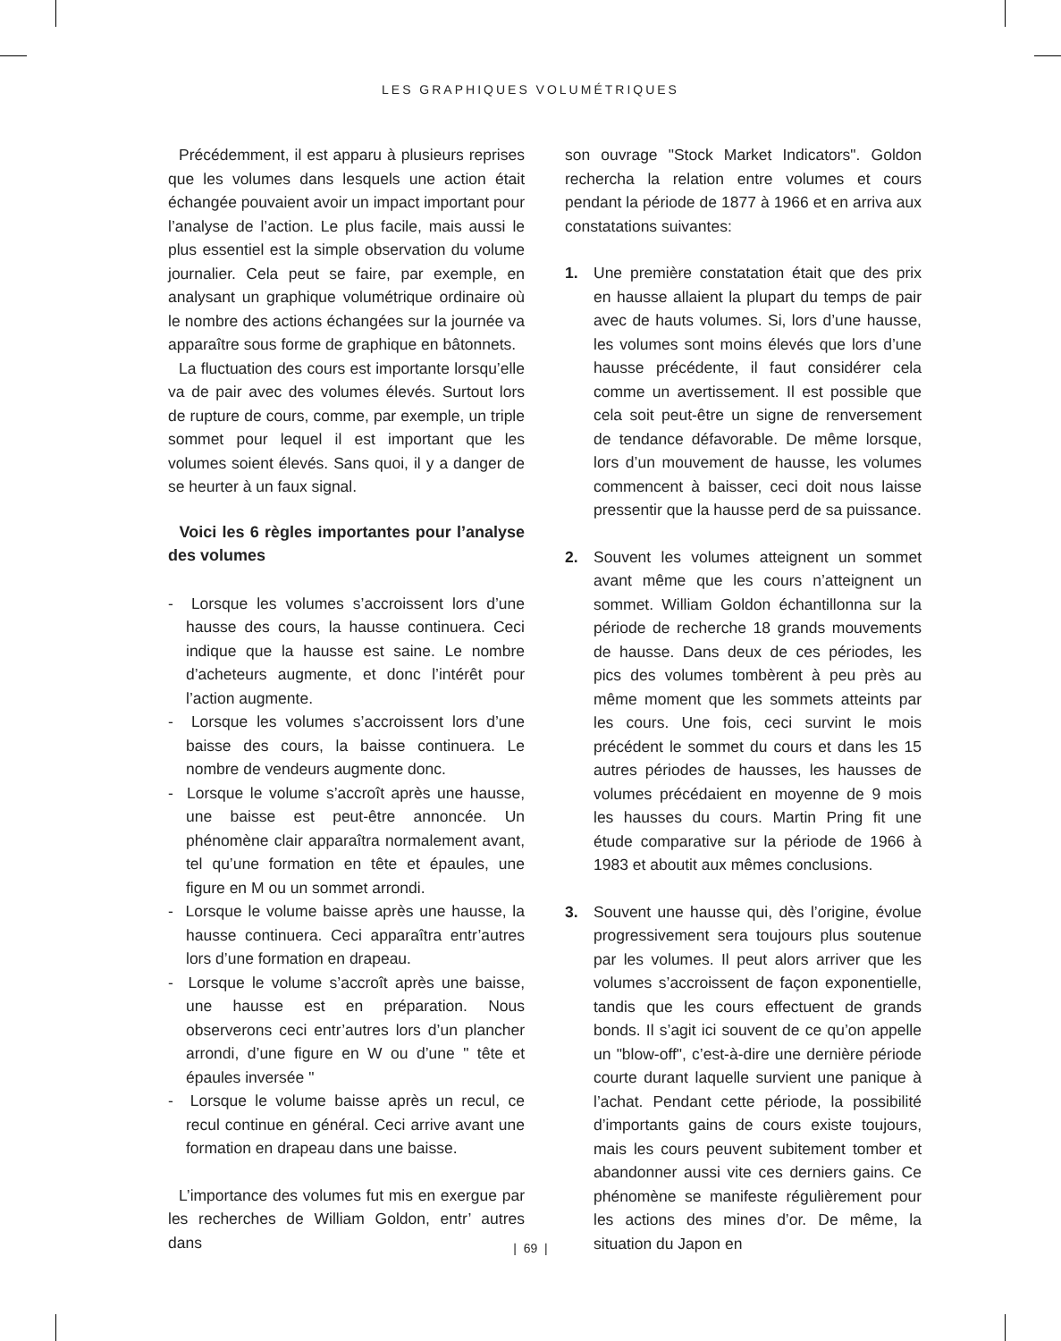LES GRAPHIQUES VOLUMÉTRIQUES
Précédemment, il est apparu à plusieurs reprises que les volumes dans lesquels une action était échangée pouvaient avoir un impact important pour l’analyse de l’action. Le plus facile, mais aussi le plus essentiel est la simple observation du volume journalier. Cela peut se faire, par exemple, en analysant un graphique volumétrique ordinaire où le nombre des actions échangées sur la journée va apparaître sous forme de graphique en bâtonnets.
La fluctuation des cours est importante lorsqu’elle va de pair avec des volumes élevés. Surtout lors de rupture de cours, comme, par exemple, un triple sommet pour lequel il est important que les volumes soient élevés. Sans quoi, il y a danger de se heurter à un faux signal.
Voici les 6 règles importantes pour l’analyse des volumes
- Lorsque les volumes s’accroissent lors d’une hausse des cours, la hausse continuera. Ceci indique que la hausse est saine. Le nombre d’acheteurs augmente, et donc l’intérêt pour l’action augmente.
- Lorsque les volumes s’accroissent lors d’une baisse des cours, la baisse continuera. Le nombre de vendeurs augmente donc.
- Lorsque le volume s’accroît après une hausse, une baisse est peut-être annoncée. Un phénomène clair apparaîtra normalement avant, tel qu’une formation en tête et épaules, une figure en M ou un sommet arrondi.
- Lorsque le volume baisse après une hausse, la hausse continuera. Ceci apparaîtra entr’autres lors d’une formation en drapeau.
- Lorsque le volume s’accroît après une baisse, une hausse est en préparation. Nous observerons ceci entr’autres lors d’un plancher arrondi, d’une figure en W ou d’une " tête et épaules inversée "
- Lorsque le volume baisse après un recul, ce recul continue en général. Ceci arrive avant une formation en drapeau dans une baisse.
L’importance des volumes fut mis en exergue par les recherches de William Goldon, entr’ autres dans
son ouvrage "Stock Market Indicators". Goldon rechercha la relation entre volumes et cours pendant la période de 1877 à 1966 et en arriva aux constatations suivantes:
1. Une première constatation était que des prix en hausse allaient la plupart du temps de pair avec de hauts volumes. Si, lors d’une hausse, les volumes sont moins élevés que lors d’une hausse précédente, il faut considérer cela comme un avertissement. Il est possible que cela soit peut-être un signe de renversement de tendance défavorable. De même lorsque, lors d’un mouvement de hausse, les volumes commencent à baisser, ceci doit nous laisse pressentir que la hausse perd de sa puissance.
2. Souvent les volumes atteignent un sommet avant même que les cours n’atteignent un sommet. William Goldon échantillonna sur la période de recherche 18 grands mouvements de hausse. Dans deux de ces périodes, les pics des volumes tombèrent à peu près au même moment que les sommets atteints par les cours. Une fois, ceci survint le mois précédent le sommet du cours et dans les 15 autres périodes de hausses, les hausses de volumes précédaient en moyenne de 9 mois les hausses du cours. Martin Pring fit une étude comparative sur la période de 1966 à 1983 et aboutit aux mêmes conclusions.
3. Souvent une hausse qui, dès l’origine, évolue progressivement sera toujours plus soutenue par les volumes. Il peut alors arriver que les volumes s’accroissent de façon exponentielle, tandis que les cours effectuent de grands bonds. Il s’agit ici souvent de ce qu’on appelle un "blow-off", c’est-à-dire une dernière période courte durant laquelle survient une panique à l’achat. Pendant cette période, la possibilité d’importants gains de cours existe toujours, mais les cours peuvent subitement tomber et abandonner aussi vite ces derniers gains. Ce phénomène se manifeste régulièrement pour les actions des mines d’or. De même, la situation du Japon en
| 69 |